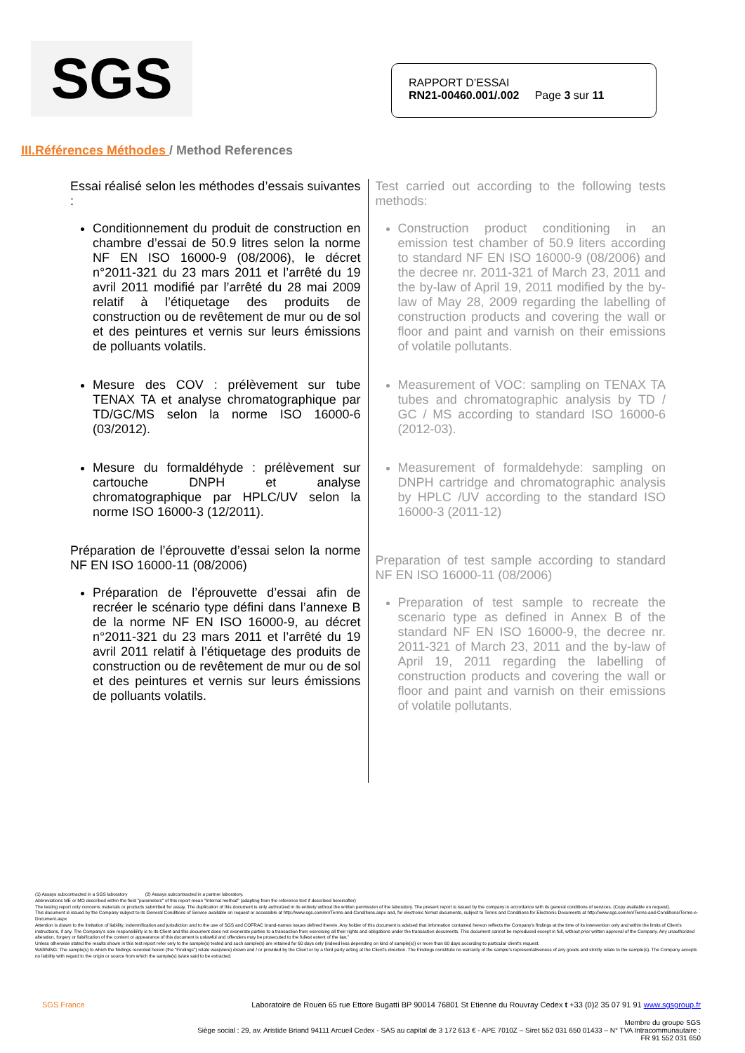SGS
RAPPORT D’ESSAI
RN21-00460.001/.002 Page 3 sur 11
III.Références Méthodes / Method References
Essai réalisé selon les méthodes d’essais suivantes :
Conditionnement du produit de construction en chambre d’essai de 50.9 litres selon la norme NF EN ISO 16000-9 (08/2006), le décret n°2011-321 du 23 mars 2011 et l’arrêté du 19 avril 2011 modifié par l’arrêté du 28 mai 2009 relatif à l’étiquetage des produits de construction ou de revêtement de mur ou de sol et des peintures et vernis sur leurs émissions de polluants volatils.
Mesure des COV : prélèvement sur tube TENAX TA et analyse chromatographique par TD/GC/MS selon la norme ISO 16000-6 (03/2012).
Mesure du formaldéhyde : prélèvement sur cartouche DNPH et analyse chromatographique par HPLC/UV selon la norme ISO 16000-3 (12/2011).
Préparation de l’éprouvette d’essai selon la norme NF EN ISO 16000-11 (08/2006)
Préparation de l’éprouvette d’essai afin de recréer le scénario type défini dans l’annexe B de la norme NF EN ISO 16000-9, au décret n°2011-321 du 23 mars 2011 et l’arrêté du 19 avril 2011 relatif à l’étiquetage des produits de construction ou de revêtement de mur ou de sol et des peintures et vernis sur leurs émissions de polluants volatils.
Test carried out according to the following tests methods:
Construction product conditioning in an emission test chamber of 50.9 liters according to standard NF EN ISO 16000-9 (08/2006) and the decree nr. 2011-321 of March 23, 2011 and the by-law of April 19, 2011 modified by the by-law of May 28, 2009 regarding the labelling of construction products and covering the wall or floor and paint and varnish on their emissions of volatile pollutants.
Measurement of VOC: sampling on TENAX TA tubes and chromatographic analysis by TD / GC / MS according to standard ISO 16000-6 (2012-03).
Measurement of formaldehyde: sampling on DNPH cartridge and chromatographic analysis by HPLC /UV according to the standard ISO 16000-3 (2011-12)
Preparation of test sample according to standard NF EN ISO 16000-11 (08/2006)
Preparation of test sample to recreate the scenario type as defined in Annex B of the standard NF EN ISO 16000-9, the decree nr. 2011-321 of March 23, 2011 and the by-law of April 19, 2011 regarding the labelling of construction products and covering the wall or floor and paint and varnish on their emissions of volatile pollutants.
(1) Assays subcontracted in a SGS laboratory (2) Assays subcontracted in a partner laboratory.
Abbreviations ME or MO described within the field "parameters" of this report mean "Internal method" (adapting from the reference text if described hereinafter)
The testing report only concerns materials or products submitted for assay. The duplication of this document is only authorized in its entirety without the written permission of the laboratory. The present report is issued by the company in accordance with its general conditions of services. (Copy available on request).
This document is issued by the Company subject to its General Conditions of Service available on request or accessible at http://www.sgs.com/en/Terms-and-Conditions.aspx and, for electronic format documents, subject to Terms and Conditions for Electronic Documents at http://www.sgs.com/en/Terms-and-Conditions/Terms-e-Document.aspx
Attention is drawn to the limitation of liability, indemnification and jurisdiction and to the use of SGS and COFRAC brand-names issues defined therein. Any holder of this document is advised that information contained hereon reflects the Company's findings at the time of its intervention only and within the limits of Client's instructions, if any. The Company's sole responsibility is to its Client and this document does not exonerate parties to a transaction from exercising all their rights and obligations under the transaction documents. This document cannot be reproduced except in full, without prior written approval of the Company. Any unauthorized alteration, forgery or falsification of the content or appearance of this document is unlawful and offenders may be prosecuted to the fullest extent of the law.”
Unless otherwise stated the results shown in this test report refer only to the sample(s) tested and such sample(s) are retained for 60 days only (indeed less depending on kind of sample(s)) or more than 60 days according to particular client's request.
WARNING: The sample(s) to which the findings recorded herein (the "Findings") relate was(were) drawn and / or provided by the Client or by a third party acting at the Client's direction. The Findings constitute no warranty of the sample's representativeness of any goods and strictly relate to the sample(s). The Company accepts no liability with regard to the origin or source from which the sample(s) is/are said to be extracted.
SGS France Laboratoire de Rouen 65 rue Ettore Bugatti BP 90014 76801 St Etienne du Rouvray Cedex t +33 (0)2 35 07 91 91 www.sgsgroup.fr
Membre du groupe SGS
Siège social : 29, av. Aristide Briand 94111 Arcueil Cedex - SAS au capital de 3 172 613 € - APE 7010Z – Siret 552 031 650 01433 – N° TVA Intracommunautaire :
FR 91 552 031 650